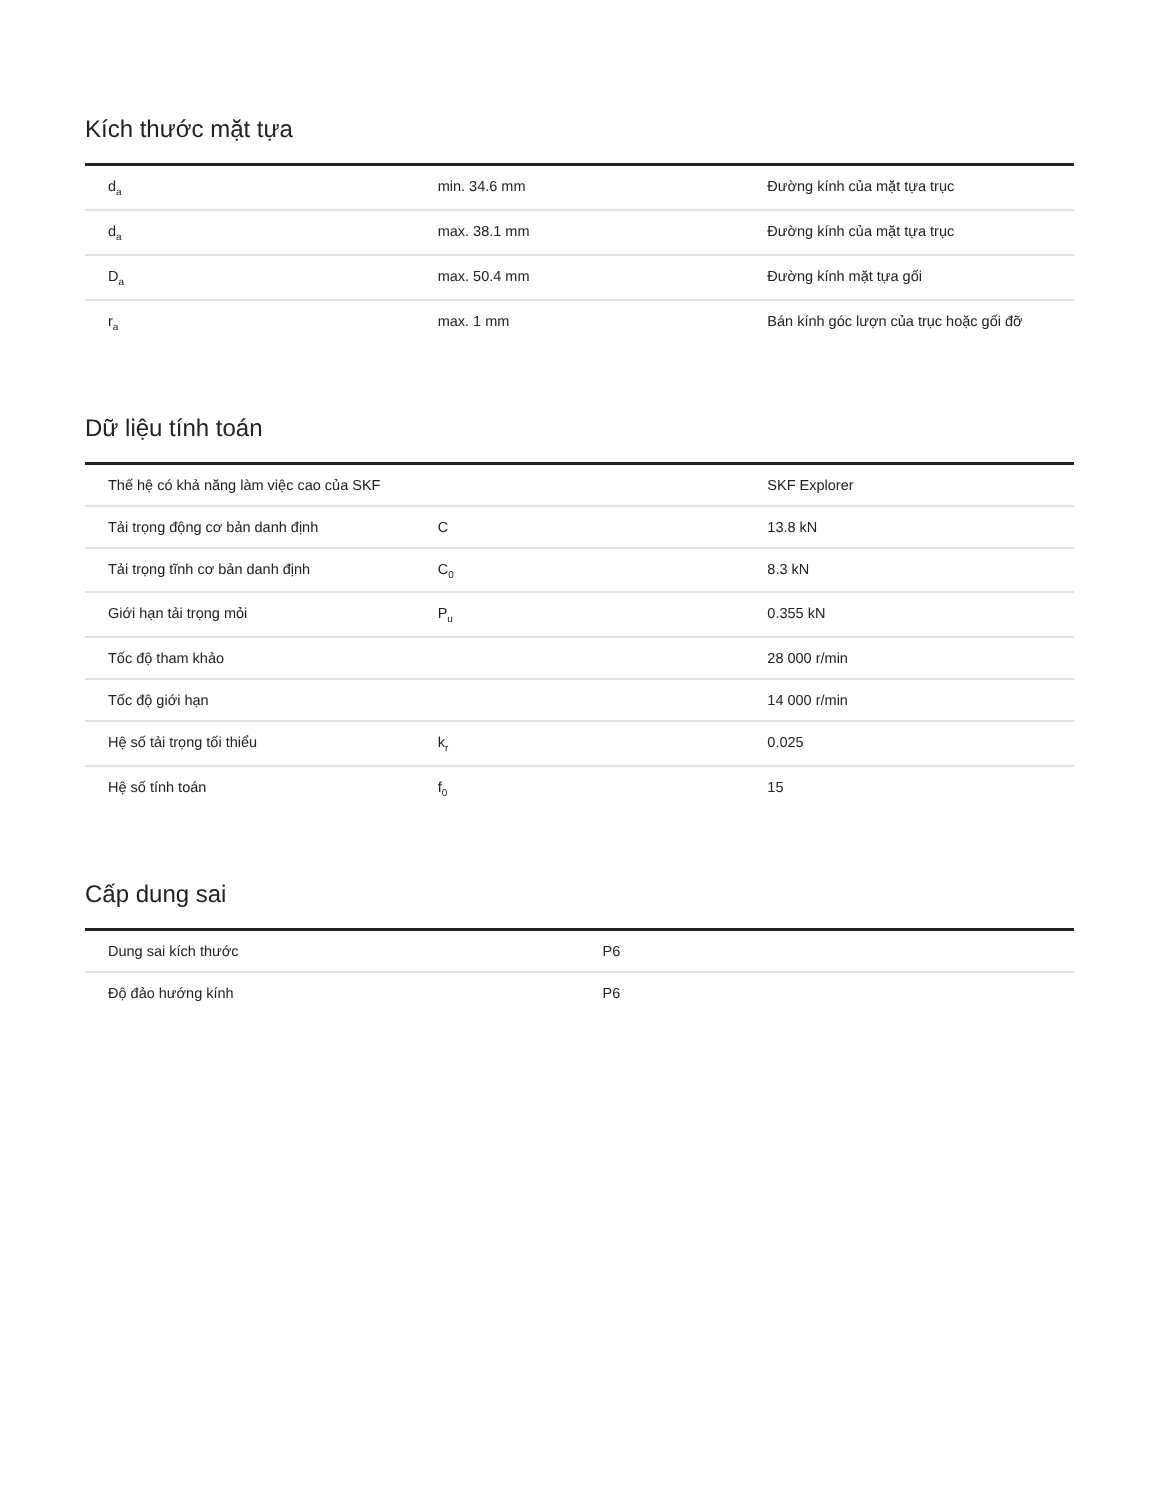Kích thước mặt tựa
| d<sub>a</sub> | min. 34.6 mm | Đường kính của mặt tựa trục |
| d<sub>a</sub> | max. 38.1 mm | Đường kính của mặt tựa trục |
| D<sub>a</sub> | max. 50.4 mm | Đường kính mặt tựa gối |
| r<sub>a</sub> | max. 1 mm | Bán kính góc lượn của trục hoặc gối đỡ |
Dữ liệu tính toán
| Thế hệ có khả năng làm việc cao của SKF | | SKF Explorer |
| Tải trọng động cơ bản danh định | C | 13.8 kN |
| Tải trọng tĩnh cơ bản danh định | C<sub>0</sub> | 8.3 kN |
| Giới hạn tải trọng mỏi | P<sub>u</sub> | 0.355 kN |
| Tốc độ tham khảo | | 28 000 r/min |
| Tốc độ giới hạn | | 14 000 r/min |
| Hệ số tải trọng tối thiểu | k<sub>r</sub> | 0.025 |
| Hệ số tính toán | f<sub>0</sub> | 15 |
Cấp dung sai
| Dung sai kích thước | P6 |
| Độ đảo hướng kính | P6 |